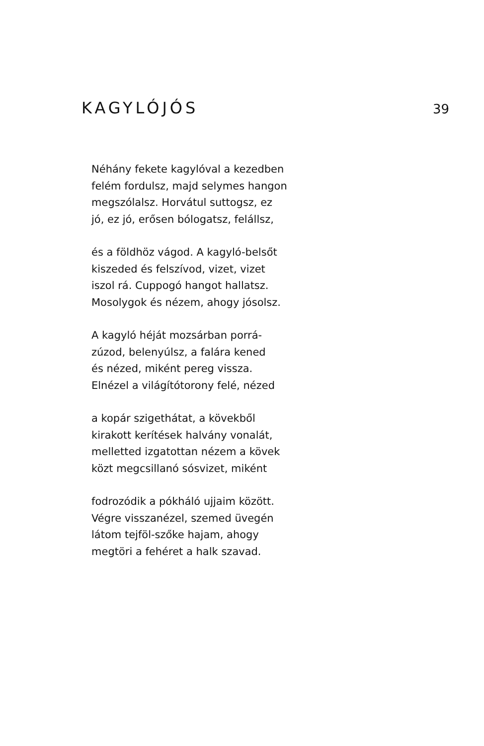KAGYLÓJÓS 39
Néhány fekete kagylóval a kezedben
felém fordulsz, majd selymes hangon
megszólalsz. Horvátul suttogsz, ez
jó, ez jó, erősen bólogatsz, feláll­sz,
és a földhöz vágod. A kagyló-belsőt
kiszeded és felszívod, vizet, vizet
iszol rá. Cuppogó hangot hallatsz.
Mosolygok és nézem, ahogy jósolsz.
A kagyló héját mozsárban porrá-
zúzod, belenyúlsz, a falára kened
és nézed, miként pereg vissza.
Elnézel a világítótorony felé, nézed
a kopár szigethátat, a kövekből
kirakott kerítések halvány vonalát,
melletted izgatottan nézem a kövek
közt megcsillanó sósvizet, miként
fodrozódik a pókháló ujjaim között.
Végre visszanézel, szemed üvegén
látom tejföl-szőke hajam, ahogy
megtöri a fehéret a halk szavad.